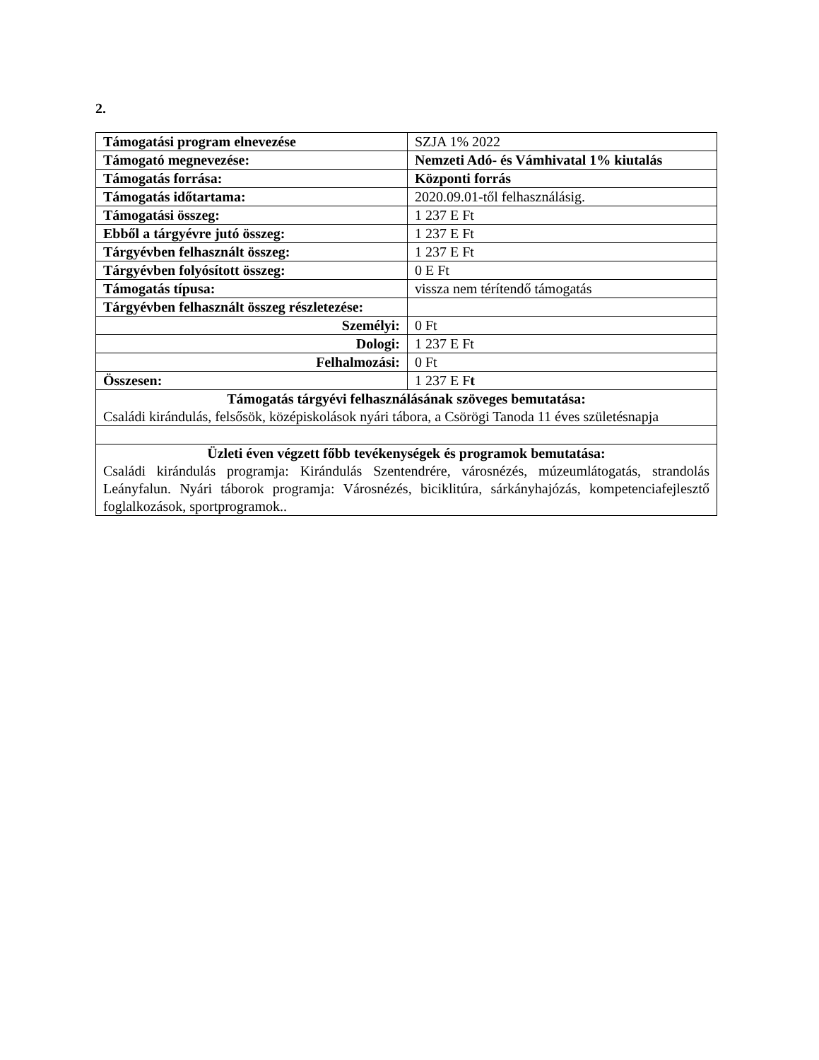2.
| Támogatási program elnevezése | SZJA 1% 2022 |
| Támogató megnevezése: | Nemzeti Adó- és Vámhivatal 1% kiutalás |
| Támogatás forrása: | Központi forrás |
| Támogatás időtartama: | 2020.09.01-től felhasználásig. |
| Támogatási összeg: | 1 237 E Ft |
| Ebből a tárgyévre jutó összeg: | 1 237 E Ft |
| Tárgyévben felhasznált összeg: | 1 237 E Ft |
| Tárgyévben folyósított összeg: | 0 E Ft |
| Támogatás típusa: | vissza nem térítendő támogatás |
| Tárgyévben felhasznált összeg részletezése: | |
| Személyi: | 0 Ft |
| Dologi: | 1 237 E Ft |
| Felhalmozási: | 0 Ft |
| Összesen: | 1 237 E F t |
| Támogatás tárgyévi felhasználásának szöveges bemutatása: Családi kirándulás, felsősök, középiskolások nyári tábora, a Csörögi Tanoda 11 éves születésnapja | |
| Üzleti éven végzett főbb tevékenységek és programok bemutatása: Családi kirándulás programja: Kirándulás Szentendrére, városnézés, múzeumlátogatás, strandolás Leányfalun. Nyári táborok programja: Városnézés, biciklitúra, sárkányhajózás, kompetenciafejlesztő foglalkozások, sportprogramok.. | |